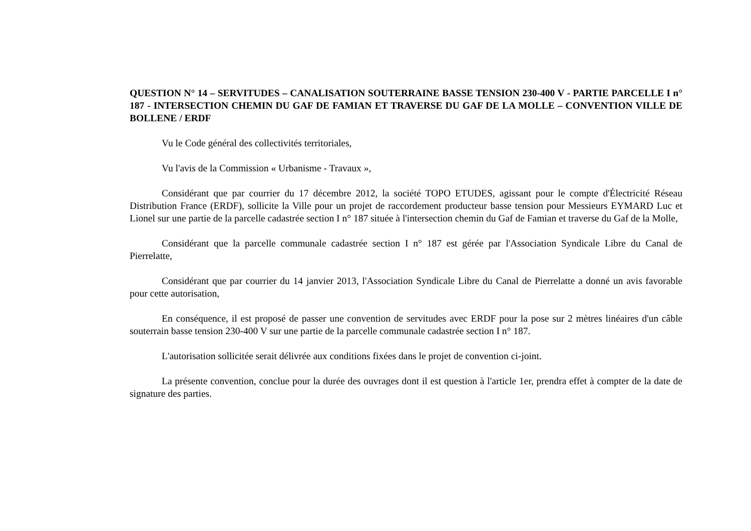QUESTION N° 14 – SERVITUDES – CANALISATION SOUTERRAINE BASSE TENSION 230-400 V - PARTIE PARCELLE I n° 187 - INTERSECTION CHEMIN DU GAF DE FAMIAN ET TRAVERSE DU GAF DE LA MOLLE – CONVENTION VILLE DE BOLLENE / ERDF
Vu le Code général des collectivités territoriales,
Vu l'avis de la Commission « Urbanisme - Travaux »,
Considérant que par courrier du 17 décembre 2012, la société TOPO ETUDES, agissant pour le compte d'Électricité Réseau Distribution France (ERDF), sollicite la Ville pour un projet de raccordement producteur basse tension pour Messieurs EYMARD Luc et Lionel sur une partie de la parcelle cadastrée section I n° 187 située à l'intersection chemin du Gaf de Famian et traverse du Gaf de la Molle,
Considérant que la parcelle communale cadastrée section I n° 187 est gérée par l'Association Syndicale Libre du Canal de Pierrelatte,
Considérant que par courrier du 14 janvier 2013, l'Association Syndicale Libre du Canal de Pierrelatte a donné un avis favorable pour cette autorisation,
En conséquence, il est proposé de passer une convention de servitudes avec ERDF pour la pose sur 2 mètres linéaires d'un câble souterrain basse tension 230-400 V sur une partie de la parcelle communale cadastrée section I n° 187.
L'autorisation sollicitée serait délivrée aux conditions fixées dans le projet de convention ci-joint.
La présente convention, conclue pour la durée des ouvrages dont il est question à l'article 1er, prendra effet à compter de la date de signature des parties.